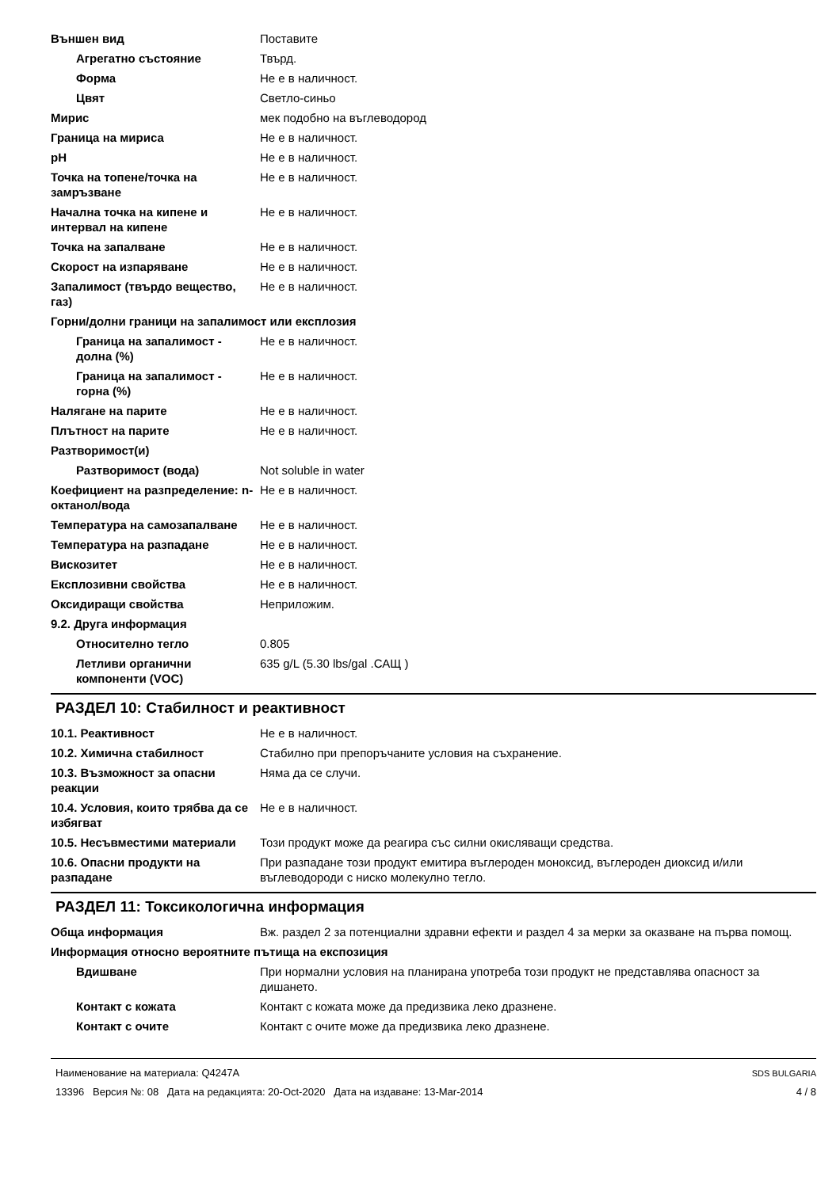| Външен вид | Поставите |
| Агрегатно състояние | Твърд. |
| Форма | Не е в наличност. |
| Цвят | Светло-синьо |
| Мирис | мек подобно на въглеводород |
| Граница на мириса | Не е в наличност. |
| pH | Не е в наличност. |
| Точка на топене/точка на замръзване | Не е в наличност. |
| Начална точка на кипене и интервал на кипене | Не е в наличност. |
| Точка на запалване | Не е в наличност. |
| Скорост на изпаряване | Не е в наличност. |
| Запалимост (твърдо вещество, газ) | Не е в наличност. |
| Горни/долни граници на запалимост или експлозия | |
| Граница на запалимост - долна (%) | Не е в наличност. |
| Граница на запалимост - горна (%) | Не е в наличност. |
| Налягане на парите | Не е в наличност. |
| Плътност на парите | Не е в наличност. |
| Разтворимост(и) | |
| Разтворимост (вода) | Not soluble in water |
| Коефициент на разпределение: n-октанол/вода | Не е в наличност. |
| Температура на самозапалване | Не е в наличност. |
| Температура на разпадане | Не е в наличност. |
| Вискозитет | Не е в наличност. |
| Експлозивни свойства | Не е в наличност. |
| Оксидиращи свойства | Неприложим. |
| 9.2. Друга информация | |
| Относително тегло | 0.805 |
| Летливи органични компоненти (VOC) | 635 g/L (5.30 lbs/gal .САЩ ) |
РАЗДЕЛ 10: Стабилност и реактивност
| 10.1. Реактивност | Не е в наличност. |
| 10.2. Химична стабилност | Стабилно при препоръчаните условия на съхранение. |
| 10.3. Възможност за опасни реакции | Няма да се случи. |
| 10.4. Условия, които трябва да се избягват | Не е в наличност. |
| 10.5. Несъвместими материали | Този продукт може да реагира със силни окисляващи средства. |
| 10.6. Опасни продукти на разпадане | При разпадане този продукт емитира въглероден моноксид, въглероден диоксид и/или въглеводороди с ниско молекулно тегло. |
РАЗДЕЛ 11: Токсикологична информация
| Обща информация | Вж. раздел 2 за потенциални здравни ефекти и раздел 4 за мерки за оказване на първа помощ. |
| Информация относно вероятните пътища на експозиция | |
| Вдишване | При нормални условия на планирана употреба този продукт не представлява опасност за дишането. |
| Контакт с кожата | Контакт с кожата може да предизвика леко дразнене. |
| Контакт с очите | Контакт с очите може да предизвика леко дразнене. |
Наименование на материала: Q4247A
13396 Версия №: 08 Дата на редакцията: 20-Oct-2020 Дата на издаване: 13-Mar-2014
SDS BULGARIA
4 / 8